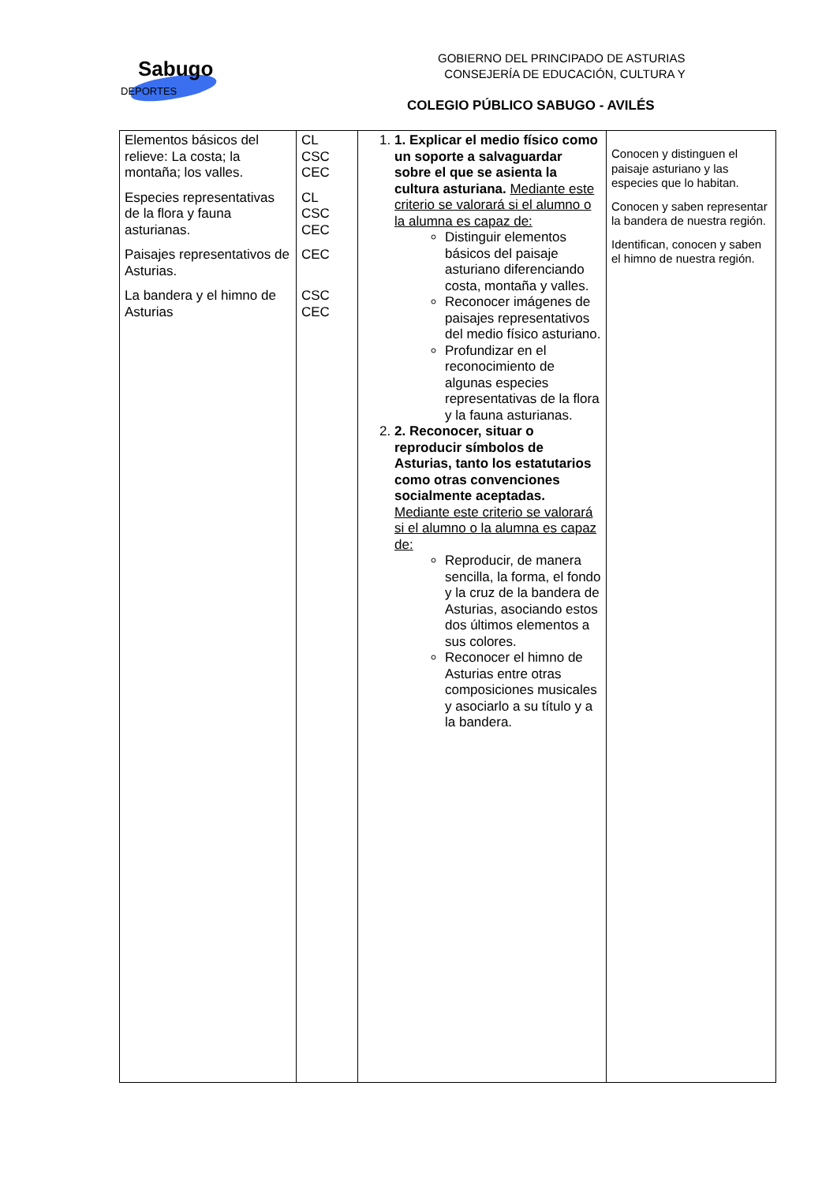Sabugo
DEPORTES
GOBIERNO DEL PRINCIPADO DE ASTURIAS
CONSEJERÍA DE EDUCACIÓN, CULTURA Y
COLEGIO PÚBLICO SABUGO - AVILÉS
| Elementos básicos del relieve: La costa; la montaña; los valles. Especies representativas de la flora y fauna asturianas. Paisajes representativos de Asturias. La bandera y el himno de Asturias | CL CSC CEC CL CSC CEC CEC CSC CEC | 1. 1. Explicar el medio físico como un soporte a salvaguardar sobre el que se asienta la cultura asturiana. Mediante este criterio se valorará si el alumno o la alumna es capaz de: Distinguir elementos básicos del paisaje asturiano diferenciando costa, montaña y valles. Reconocer imágenes de paisajes representativos del medio físico asturiano. Profundizar en el reconocimiento de algunas especies representativas de la flora y la fauna asturianas. 2. 2. Reconocer, situar o reproducir símbolos de Asturias, tanto los estatutarios como otras convenciones socialmente aceptadas. Mediante este criterio se valorará si el alumno o la alumna es capaz de: Reproducir, de manera sencilla, la forma, el fondo y la cruz de la bandera de Asturias, asociando estos dos últimos elementos a sus colores. Reconocer el himno de Asturias entre otras composiciones musicales y asociarlo a su título y a la bandera. | Conocen y distinguen el paisaje asturiano y las especies que lo habitan. Conocen y saben representar la bandera de nuestra región. Identifican, conocen y saben el himno de nuestra región. |